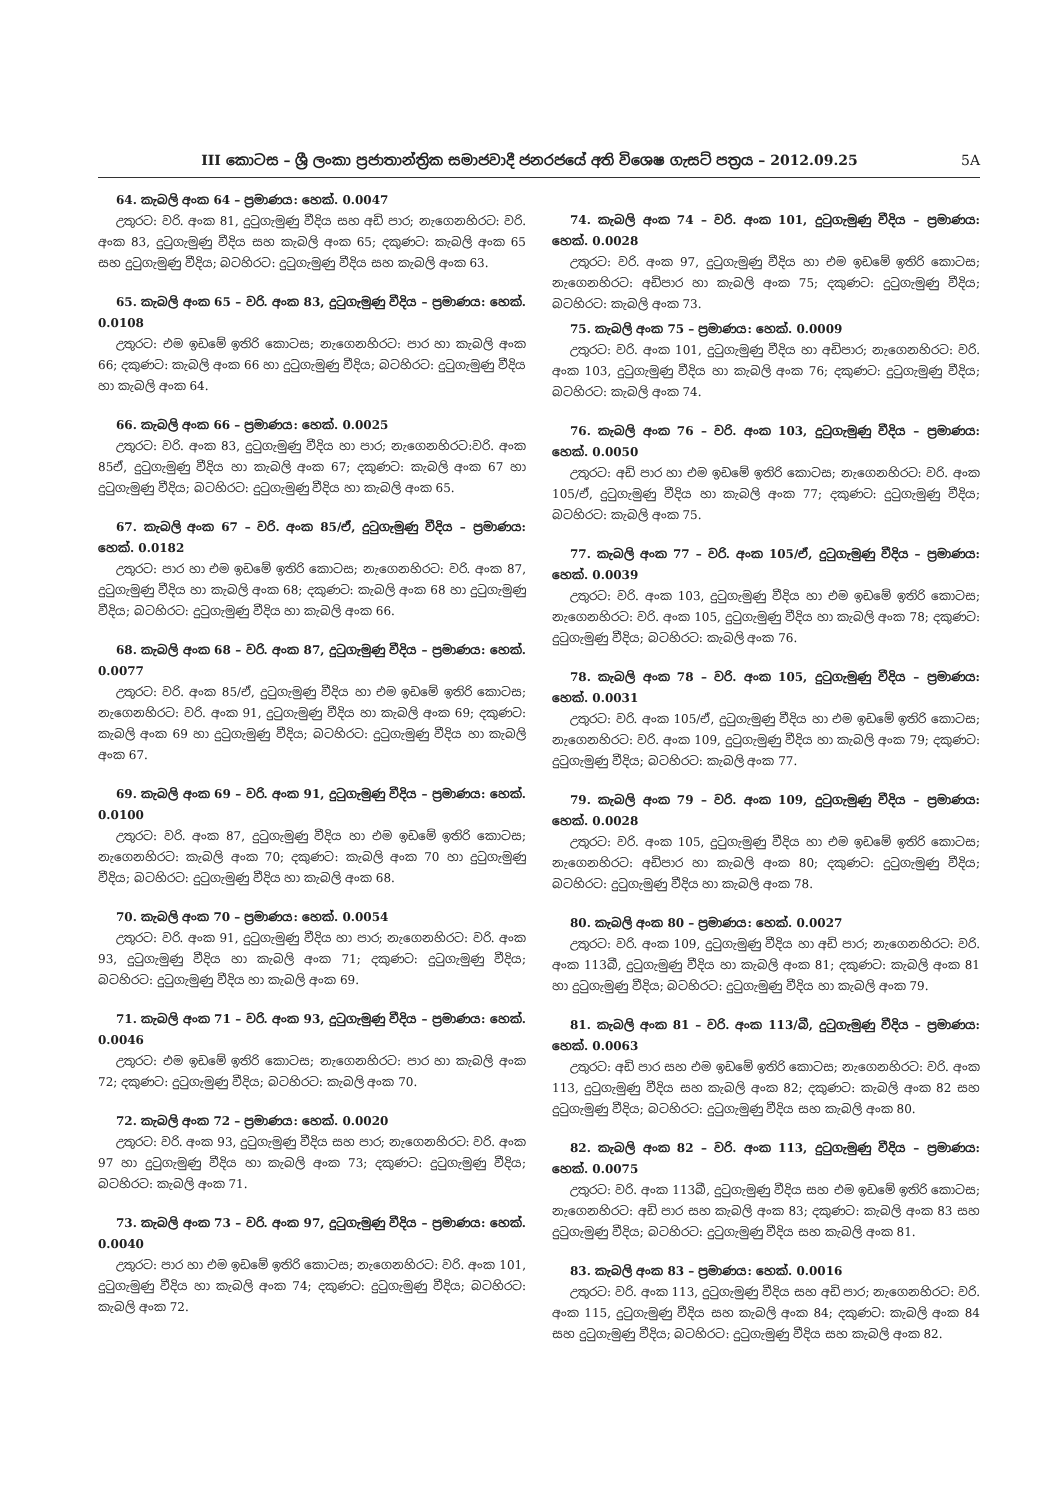III කොටස – ශ්‍රී ලංකා ප්‍රජාතාන්ත්‍රික සමාජවාදී ජනරජයේ අති විශෙෂ ගැසට් පත්‍රය – 2012.09.25 5A
64. කැබලි අංක 64 – ප්‍රමාණය: හෙක්. 0.0047
උතුරට: වරි. අංක 81, දුටුගැමුණු වීදිය සහ අඩි පාර; නැගෙනහිරට: වරි. අංක 83, දුටුගැමුණු වීදිය සහ කැබලි අංක 65; දකුණට: කැබලි අංක 65 සහ දුටුගැමුණු වීදිය; බටහිරට: දුටුගැමුණු වීදිය සහ කැබලි අංක 63.
65. කැබලි අංක 65 – වරි. අංක 83, දුටුගැමුණු වීදිය – ප්‍රමාණය: හෙක්. 0.0108
උතුරට: එම ඉඩමේ ඉතිරි කොටස; නැගෙනහිරට: පාර හා කැබලි අංක 66; දකුණට: කැබලි අංක 66 හා දුටුගැමුණු වීදිය; බටහිරට: දුටුගැමුණු වීදිය හා කැබලි අංක 64.
66. කැබලි අංක 66 – ප්‍රමාණය: හෙක්. 0.0025
උතුරට: වරි. අංක 83, දුටුගැමුණු වීදිය හා පාර; නැගෙනහිරට:වරි. අංක 85ඒ, දුටුගැමුණු වීදිය හා කැබලි අංක 67; දකුණට: කැබලි අංක 67 හා දුටුගැමුණු වීදිය; බටහිරට: දුටුගැමුණු වීදිය හා කැබලි අංක 65.
67. කැබලි අංක 67 – වරි. අංක 85/ඒ, දුටුගැමුණු වීදිය – ප්‍රමාණය: හෙක්. 0.0182
උතුරට: පාර හා එම ඉඩමේ ඉතිරි කොටස; නැගෙනහිරට: වරි. අංක 87, දුටුගැමුණු වීදිය හා කැබලි අංක 68; දකුණට: කැබලි අංක 68 හා දුටුගැමුණු වීදිය; බටහිරට: දුටුගැමුණු වීදිය හා කැබලි අංක 66.
68. කැබලි අංක 68 – වරි. අංක 87, දුටුගැමුණු වීදිය – ප්‍රමාණය: හෙක්. 0.0077
උතුරට: වරි. අංක 85/ඒ, දුටුගැමුණු වීදිය හා එම ඉඩමේ ඉතිරි කොටස; නැගෙනහිරට: වරි. අංක 91, දුටුගැමුණු වීදිය හා කැබලි අංක 69; දකුණට: කැබලි අංක 69 හා දුටුගැමුණු වීදිය; බටහිරට: දුටුගැමුණු වීදිය හා කැබලි අංක 67.
69. කැබලි අංක 69 – වරි. අංක 91, දුටුගැමුණු වීදිය – ප්‍රමාණය: හෙක්. 0.0100
උතුරට: වරි. අංක 87, දුටුගැමුණු වීදිය හා එම ඉඩමේ ඉතිරි කොටස; නැගෙනහිරට: කැබලි අංක 70; දකුණට: කැබලි අංක 70 හා දුටුගැමුණු වීදිය; බටහිරට: දුටුගැමුණු වීදිය හා කැබලි අංක 68.
70. කැබලි අංක 70 – ප්‍රමාණය: හෙක්. 0.0054
උතුරට: වරි. අංක 91, දුටුගැමුණු වීදිය හා පාර; නැගෙනහිරට: වරි. අංක 93, දුටුගැමුණු වීදිය හා කැබලි අංක 71; දකුණට: දුටුගැමුණු වීදිය; බටහිරට: දුටුගැමුණු වීදිය හා කැබලි අංක 69.
71. කැබලි අංක 71 – වරි. අංක 93, දුටුගැමුණු වීදිය – ප්‍රමාණය: හෙක්. 0.0046
උතුරට: එම ඉඩමේ ඉතිරි කොටස; නැගෙනහිරට: පාර හා කැබලි අංක 72; දකුණට: දුටුගැමුණු වීදිය; බටහිරට: කැබලි අංක 70.
72. කැබලි අංක 72 – ප්‍රමාණය: හෙක්. 0.0020
උතුරට: වරි. අංක 93, දුටුගැමුණු වීදිය සහ පාර; නැගෙනහිරට: වරි. අංක 97 හා දුටුගැමුණු වීදිය හා කැබලි අංක 73; දකුණට: දුටුගැමුණු වීදිය; බටහිරට: කැබලි අංක 71.
73. කැබලි අංක 73 – වරි. අංක 97, දුටුගැමුණු වීදිය – ප්‍රමාණය: හෙක්. 0.0040
උතුරට: පාර හා එම ඉඩමේ ඉතිරි කොටස; නැගෙනහිරට: වරි. අංක 101, දුටුගැමුණු වීදිය හා කැබලි අංක 74; දකුණට: දුටුගැමුණු වීදිය; බටහිරට: කැබලි අංක 72.
74. කැබලි අංක 74 – වරි. අංක 101, දුටුගැමුණු වීදිය – ප්‍රමාණය: හෙක්. 0.0028
උතුරට: වරි. අංක 97, දුටුගැමුණු වීදිය හා එම ඉඩමේ ඉතිරි කොටස; නැගෙනහිරට: අඩිපාර හා කැබලි අංක 75; දකුණට: දුටුගැමුණු වීදිය; බටහිරට: කැබලි අංක 73.
75. කැබලි අංක 75 – ප්‍රමාණය: හෙක්. 0.0009
උතුරට: වරි. අංක 101, දුටුගැමුණු වීදිය හා අඩිපාර; නැගෙනහිරට: වරි. අංක 103, දුටුගැමුණු වීදිය හා කැබලි අංක 76; දකුණට: දුටුගැමුණු වීදිය; බටහිරට: කැබලි අංක 74.
76. කැබලි අංක 76 – වරි. අංක 103, දුටුගැමුණු වීදිය – ප්‍රමාණය: හෙක්. 0.0050
උතුරට: අඩි පාර හා එම ඉඩමේ ඉතිරි කොටස; නැගෙනහිරට: වරි. අංක 105/ඒ, දුටුගැමුණු වීදිය හා කැබලි අංක 77; දකුණට: දුටුගැමුණු වීදිය; බටහිරට: කැබලි අංක 75.
77. කැබලි අංක 77 – වරි. අංක 105/ඒ, දුටුගැමුණු වීදිය – ප්‍රමාණය: හෙක්. 0.0039
උතුරට: වරි. අංක 103, දුටුගැමුණු වීදිය හා එම ඉඩමේ ඉතිරි කොටස; නැගෙනහිරට: වරි. අංක 105, දුටුගැමුණු වීදිය හා කැබලි අංක 78; දකුණට: දුටුගැමුණු වීදිය; බටහිරට: කැබලි අංක 76.
78. කැබලි අංක 78 – වරි. අංක 105, දුටුගැමුණු වීදිය – ප්‍රමාණය: හෙක්. 0.0031
උතුරට: වරි. අංක 105/ඒ, දුටුගැමුණු වීදිය හා එම ඉඩමේ ඉතිරි කොටස; නැගෙනහිරට: වරි. අංක 109, දුටුගැමුණු වීදිය හා කැබලි අංක 79; දකුණට: දුටුගැමුණු වීදිය; බටහිරට: කැබලි අංක 77.
79. කැබලි අංක 79 – වරි. අංක 109, දුටුගැමුණු වීදිය – ප්‍රමාණය: හෙක්. 0.0028
උතුරට: වරි. අංක 105, දුටුගැමුණු වීදිය හා එම ඉඩමේ ඉතිරි කොටස; නැගෙනහිරට: අඩිපාර හා කැබලි අංක 80; දකුණට: දුටුගැමුණු වීදිය; බටහිරට: දුටුගැමුණු වීදිය හා කැබලි අංක 78.
80. කැබලි අංක 80 – ප්‍රමාණය: හෙක්. 0.0027
උතුරට: වරි. අංක 109, දුටුගැමුණු වීදිය හා අඩි පාර; නැගෙනහිරට: වරි. අංක 113බී, දුටුගැමුණු වීදිය හා කැබලි අංක 81; දකුණට: කැබලි අංක 81 හා දුටුගැමුණු වීදිය; බටහිරට: දුටුගැමුණු වීදිය හා කැබලි අංක 79.
81. කැබලි අංක 81 – වරි. අංක 113/බී, දුටුගැමුණු වීදිය – ප්‍රමාණය: හෙක්. 0.0063
උතුරට: අඩි පාර සහ එම ඉඩමේ ඉතිරි කොටස; නැගෙනහිරට: වරි. අංක 113, දුටුගැමුණු වීදිය සහ කැබලි අංක 82; දකුණට: කැබලි අංක 82 සහ දුටුගැමුණු වීදිය; බටහිරට: දුටුගැමුණු වීදිය සහ කැබලි අංක 80.
82. කැබලි අංක 82 – වරි. අංක 113, දුටුගැමුණු වීදිය – ප්‍රමාණය: හෙක්. 0.0075
උතුරට: වරි. අංක 113බී, දුටුගැමුණු වීදිය සහ එම ඉඩමේ ඉතිරි කොටස; නැගෙනහිරට: අඩි පාර සහ කැබලි අංක 83; දකුණට: කැබලි අංක 83 සහ දුටුගැමුණු වීදිය; බටහිරට: දුටුගැමුණු වීදිය සහ කැබලි අංක 81.
83. කැබලි අංක 83 – ප්‍රමාණය: හෙක්. 0.0016
උතුරට: වරි. අංක 113, දුටුගැමුණු වීදිය සහ අඩි පාර; නැගෙනහිරට: වරි. අංක 115, දුටුගැමුණු වීදිය සහ කැබලි අංක 84; දකුණට: කැබලි අංක 84 සහ දුටුගැමුණු වීදිය; බටහිරට: දුටුගැමුණු වීදිය සහ කැබලි අංක 82.